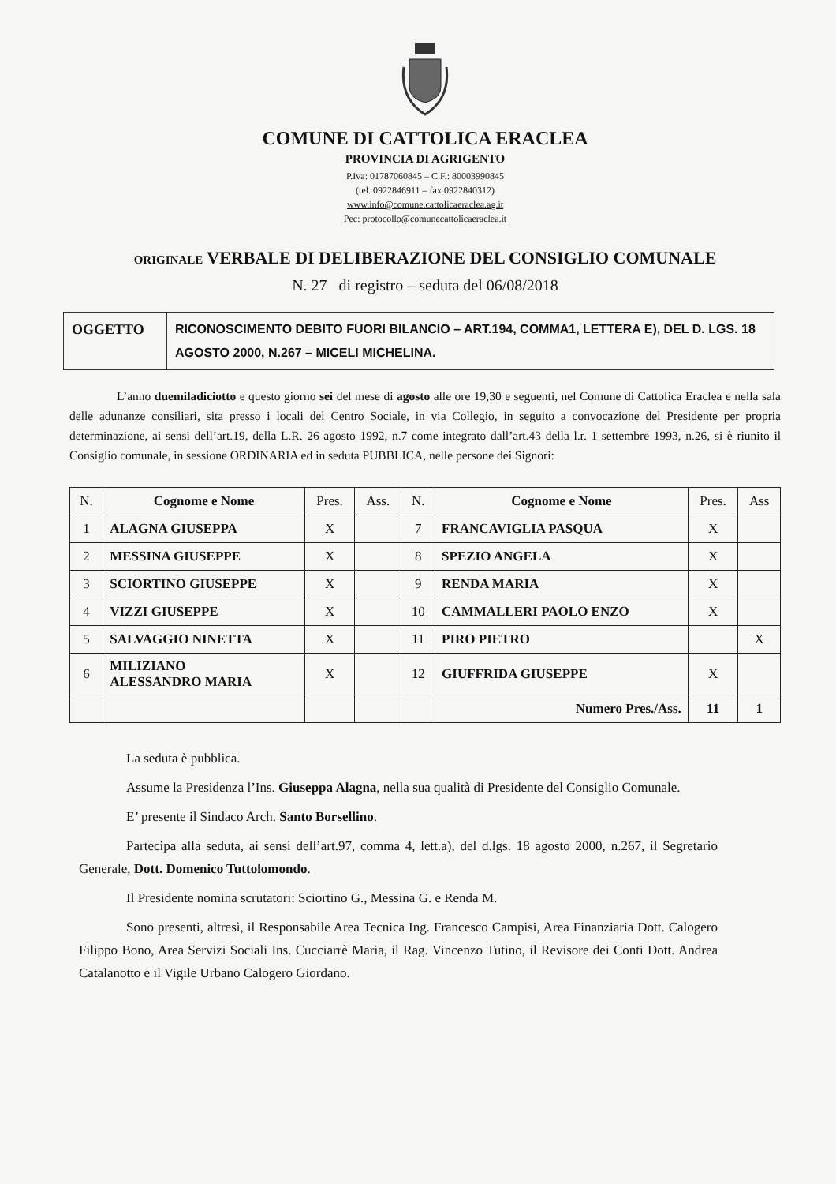COMUNE DI CATTOLICA ERACLEA
PROVINCIA DI AGRIGENTO
P.Iva: 01787060845 – C.F.: 80003990845
(tel. 0922846911 – fax 0922840312)
www.info@comune.cattolicaeraclea.ag.it
Pec: protocollo@comunecattolicaeraclea.it
ORIGINALE VERBALE DI DELIBERAZIONE DEL CONSIGLIO COMUNALE
N. 27 di registro – seduta del 06/08/2018
| OGGETTO | RICONOSCIMENTO DEBITO FUORI BILANCIO – ART.194, COMMA1, LETTERA E), DEL D. LGS. 18 AGOSTO 2000, N.267 – MICELI MICHELINA. |
L’anno duemiladiciotto e questo giorno sei del mese di agosto alle ore 19,30 e seguenti, nel Comune di Cattolica Eraclea e nella sala delle adunanze consiliari, sita presso i locali del Centro Sociale, in via Collegio, in seguito a convocazione del Presidente per propria determinazione, ai sensi dell’art.19, della L.R. 26 agosto 1992, n.7 come integrato dall’art.43 della l.r. 1 settembre 1993, n.26, si è riunito il Consiglio comunale, in sessione ORDINARIA ed in seduta PUBBLICA, nelle persone dei Signori:
| N. | Cognome e Nome | Pres. | Ass. | N. | Cognome e Nome | Pres. | Ass |
| --- | --- | --- | --- | --- | --- | --- | --- |
| 1 | ALAGNA GIUSEPPA | X | | 7 | FRANCAVIGLIA PASQUA | X | |
| 2 | MESSINA GIUSEPPE | X | | 8 | SPEZIO ANGELA | X | |
| 3 | SCIORTINO GIUSEPPE | X | | 9 | RENDA MARIA | X | |
| 4 | VIZZI GIUSEPPE | X | | 10 | CAMMALLERI PAOLO ENZO | X | |
| 5 | SALVAGGIO NINETTA | X | | 11 | PIRO PIETRO | | X |
| 6 | MILIZIANO ALESSANDRO MARIA | X | | 12 | GIUFFRIDA GIUSEPPE | X | |
| | | | | | Numero Pres./Ass. | 11 | 1 |
La seduta è pubblica.
Assume la Presidenza l’Ins. Giuseppa Alagna, nella sua qualità di Presidente del Consiglio Comunale.
E’ presente il Sindaco Arch. Santo Borsellino.
Partecipa alla seduta, ai sensi dell’art.97, comma 4, lett.a), del d.lgs. 18 agosto 2000, n.267, il Segretario Generale, Dott. Domenico Tuttolomondo.
Il Presidente nomina scrutatori: Sciortino G., Messina G. e Renda M.
Sono presenti, altresì, il Responsabile Area Tecnica Ing. Francesco Campisi, Area Finanziaria Dott. Calogero Filippo Bono, Area Servizi Sociali Ins. Cucciarrè Maria, il Rag. Vincenzo Tutino, il Revisore dei Conti Dott. Andrea Catalanotto e il Vigile Urbano Calogero Giordano.